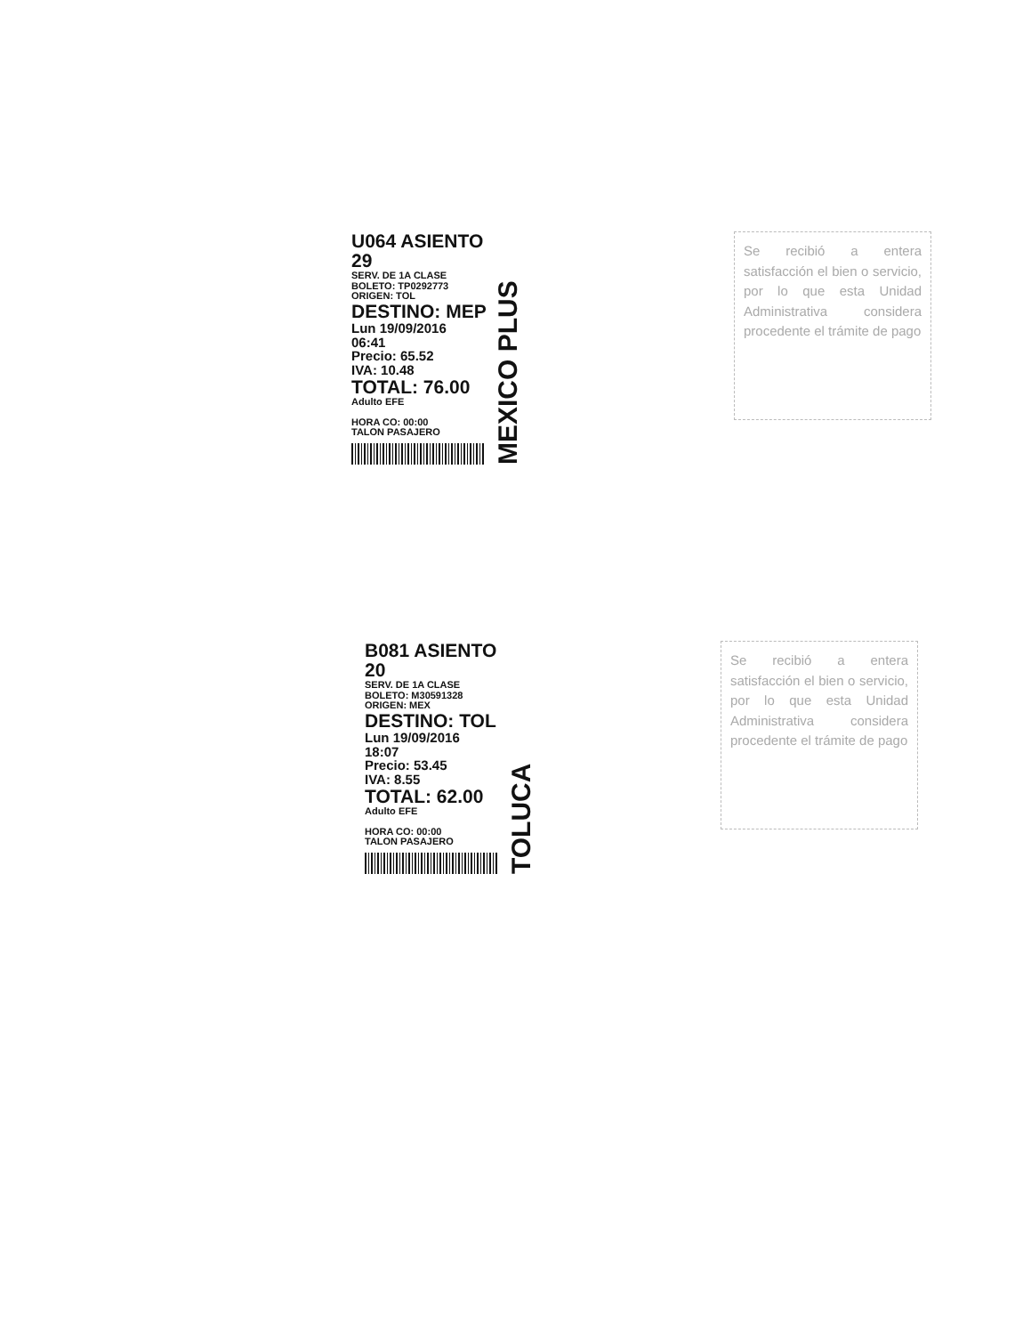U064 ASIENTO 29
SERV. DE 1A CLASE
BOLETO: TP0292773
ORIGEN: TOL
DESTINO: MEP
Lun 19/09/2016
06:41
Precio: 65.52
IVA: 10.48
TOTAL: 76.00
Adulto EFE
HORA CO: 00:00
TALON PASAJERO
MEXICO PLUS
Se recibió a entera satisfacción el bien o servicio, por lo que esta Unidad Administrativa considera procedente el trámite de pago
B081 ASIENTO 20
SERV. DE 1A CLASE
BOLETO: M30591328
ORIGEN: MEX
DESTINO: TOL
Lun 19/09/2016
18:07
Precio: 53.45
IVA: 8.55
TOTAL: 62.00
Adulto EFE
HORA CO: 00:00
TALON PASAJERO
TOLUCA
Se recibió a entera satisfacción el bien o servicio, por lo que esta Unidad Administrativa considera procedente el trámite de pago